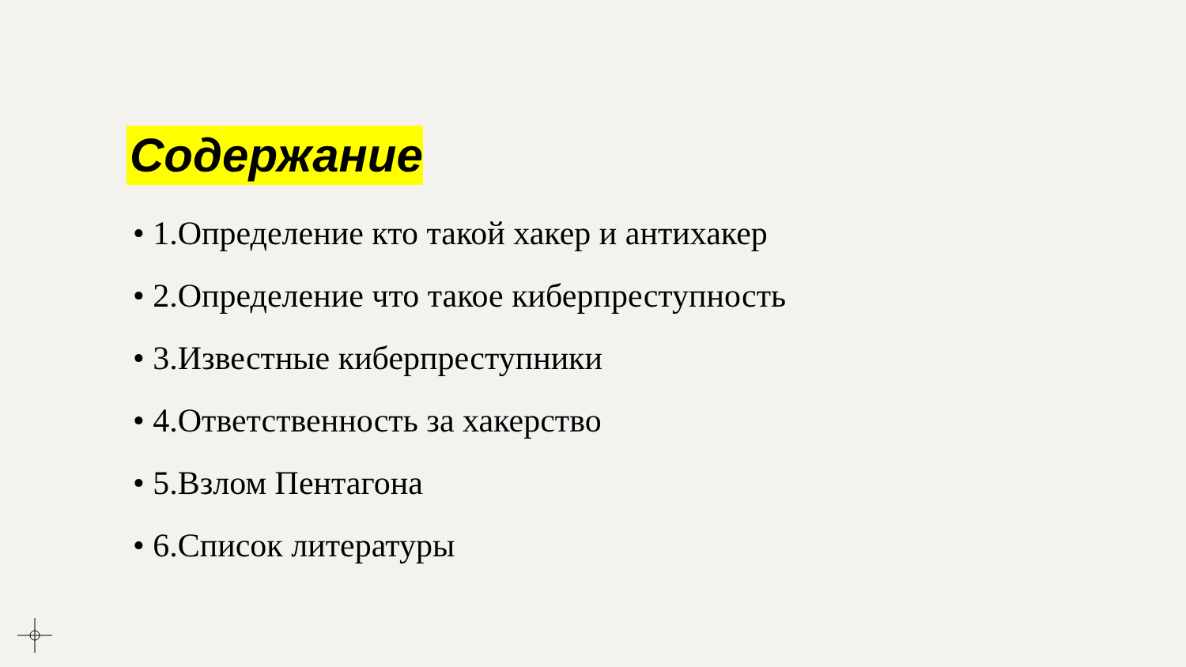Содержание
• 1.Определение кто такой хакер и антихакер
• 2.Определение что такое киберпреступность
• 3.Известные киберпреступники
• 4.Ответственность за хакерство
• 5.Взлом Пентагона
• 6.Список литературы